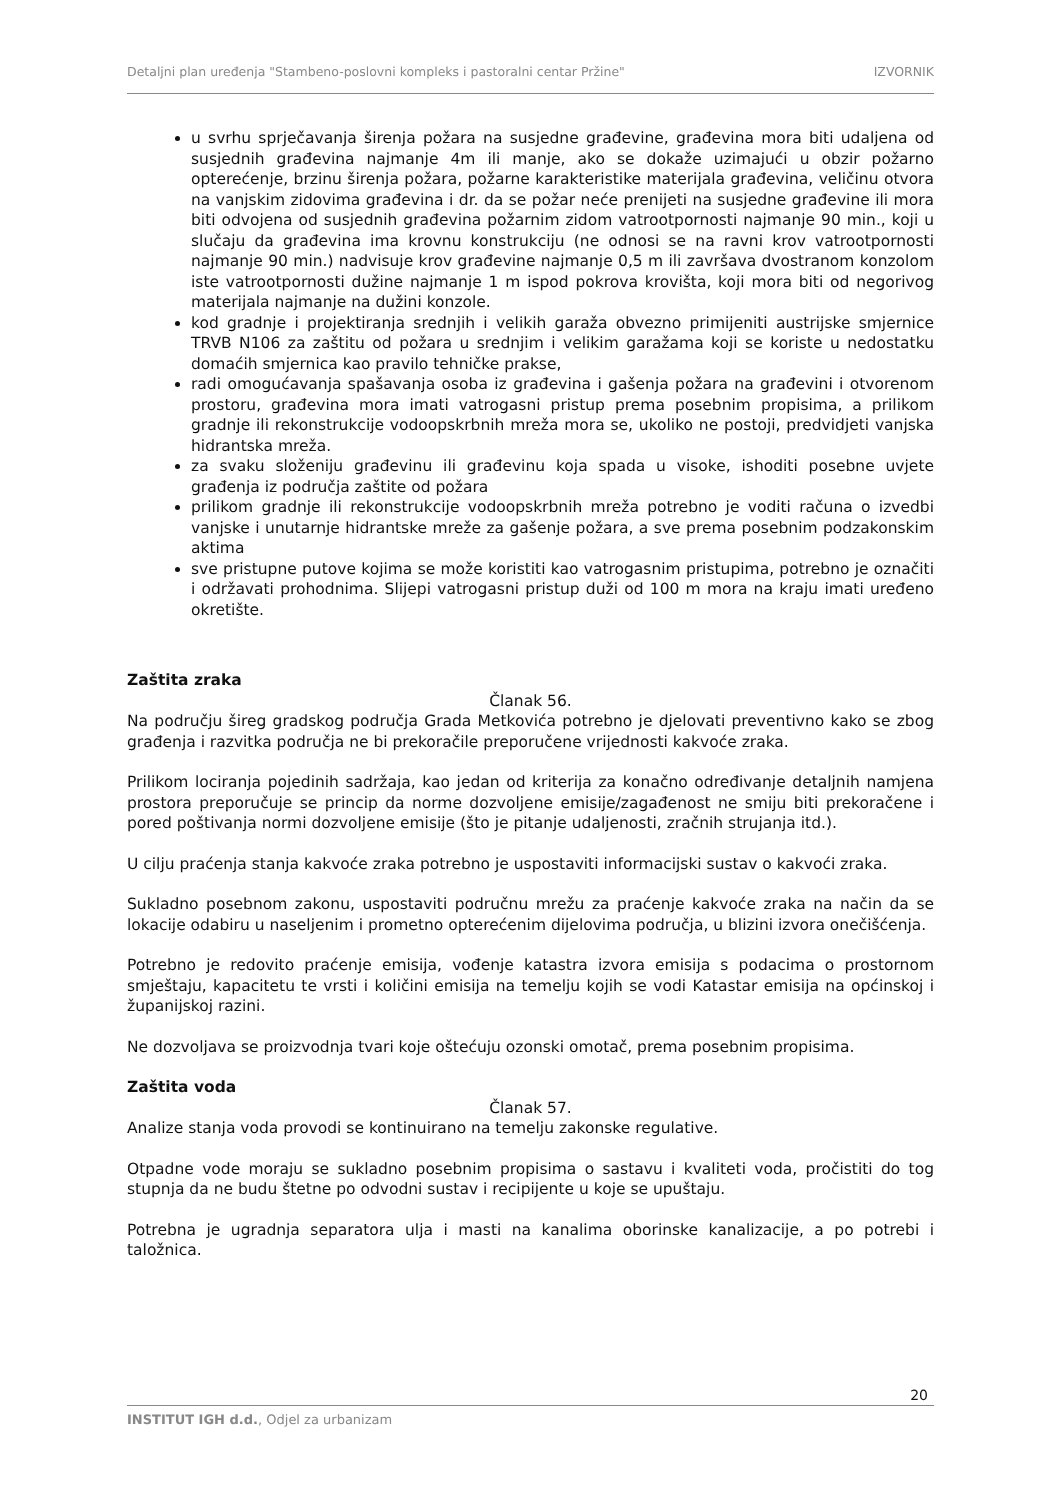Detaljni plan uređenja "Stambeno-poslovni kompleks i pastoralni centar Pržine" IZVORNIK
u svrhu sprječavanja širenja požara na susjedne građevine, građevina mora biti udaljena od susjednih građevina najmanje 4m ili manje, ako se dokaže uzimajući u obzir požarno opterećenje, brzinu širenja požara, požarne karakteristike materijala građevina, veličinu otvora na vanjskim zidovima građevina i dr. da se požar neće prenijeti na susjedne građevine ili mora biti odvojena od susjednih građevina požarnim zidom vatrootpornosti najmanje 90 min., koji u slučaju da građevina ima krovnu konstrukciju (ne odnosi se na ravni krov vatrootpornosti najmanje 90 min.) nadvisuje krov građevine najmanje 0,5 m ili završava dvostranom konzolom iste vatrootpornosti dužine najmanje 1 m ispod pokrova krovišta, koji mora biti od negorivog materijala najmanje na dužini konzole.
kod gradnje i projektiranja srednjih i velikih garaža obvezno primijeniti austrijske smjernice TRVB N106 za zaštitu od požara u srednjim i velikim garažama koji se koriste u nedostatku domaćih smjernica kao pravilo tehničke prakse,
radi omogućavanja spašavanja osoba iz građevina i gašenja požara na građevini i otvorenom prostoru, građevina mora imati vatrogasni pristup prema posebnim propisima, a prilikom gradnje ili rekonstrukcije vodoopskrbnih mreža mora se, ukoliko ne postoji, predvidjeti vanjska hidrantska mreža.
za svaku složeniju građevinu ili građevinu koja spada u visoke, ishoditi posebne uvjete građenja iz područja zaštite od požara
prilikom gradnje ili rekonstrukcije vodoopskrbnih mreža potrebno je voditi računa o izvedbi vanjske i unutarnje hidrantske mreže za gašenje požara, a sve prema posebnim podzakonskim aktima
sve pristupne putove kojima se može koristiti kao vatrogasnim pristupima, potrebno je označiti i održavati prohodnima. Slijepi vatrogasni pristup duži od 100 m mora na kraju imati uređeno okretište.
Zaštita zraka
Članak 56.
Na području šireg gradskog područja Grada Metkovića potrebno je djelovati preventivno kako se zbog građenja i razvitka područja ne bi prekoračile preporučene vrijednosti kakvoće zraka.
Prilikom lociranja pojedinih sadržaja, kao jedan od kriterija za konačno određivanje detaljnih namjena prostora preporučuje se princip da norme dozvoljene emisije/zagađenost ne smiju biti prekoračene i pored poštivanja normi dozvoljene emisije (što je pitanje udaljenosti, zračnih strujanja itd.).
U cilju praćenja stanja kakvoće zraka potrebno je uspostaviti informacijski sustav o kakvoći zraka.
Sukladno posebnom zakonu, uspostaviti područnu mrežu za praćenje kakvoće zraka na način da se lokacije odabiru u naseljenim i prometno opterećenim dijelovima područja, u blizini izvora onečišćenja.
Potrebno je redovito praćenje emisija, vođenje katastra izvora emisija s podacima o prostornom smještaju, kapacitetu te vrsti i količini emisija na temelju kojih se vodi Katastar emisija na općinskoj i županijskoj razini.
Ne dozvoljava se proizvodnja tvari koje oštećuju ozonski omotač, prema posebnim propisima.
Zaštita voda
Članak 57.
Analize stanja voda provodi se kontinuirano na temelju zakonske regulative.
Otpadne vode moraju se sukladno posebnim propisima o sastavu i kvaliteti voda, pročistiti do tog stupnja da ne budu štetne po odvodni sustav i recipijente u koje se upuštaju.
Potrebna je ugradnja separatora ulja i masti na kanalima oborinske kanalizacije, a po potrebi i taložnica.
20
INSTITUT IGH d.d., Odjel za urbanizam